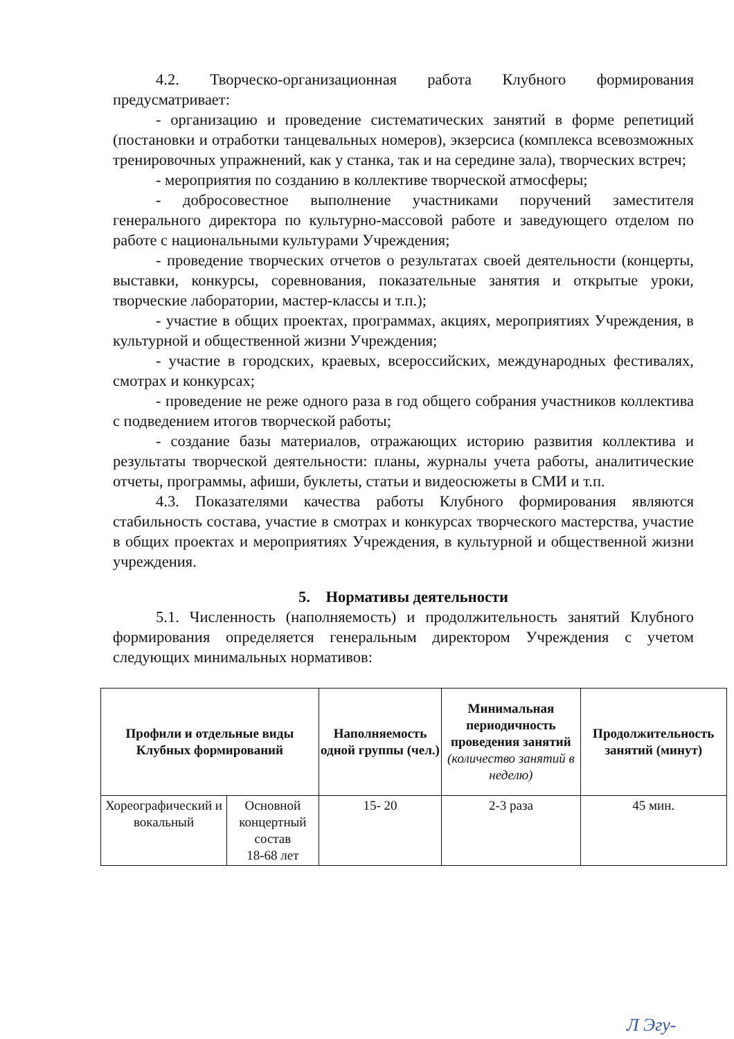4.2. Творческо-организационная работа Клубного формирования предусматривает:
- организацию и проведение систематических занятий в форме репетиций (постановки и отработки танцевальных номеров), экзерсиса (комплекса всевозможных тренировочных упражнений, как у станка, так и на середине зала), творческих встреч;
- мероприятия по созданию в коллективе творческой атмосферы;
- добросовестное выполнение участниками поручений заместителя генерального директора по культурно-массовой работе и заведующего отделом по работе с национальными культурами Учреждения;
- проведение творческих отчетов о результатах своей деятельности (концерты, выставки, конкурсы, соревнования, показательные занятия и открытые уроки, творческие лаборатории, мастер-классы и т.п.);
- участие в общих проектах, программах, акциях, мероприятиях Учреждения, в культурной и общественной жизни Учреждения;
- участие в городских, краевых, всероссийских, международных фестивалях, смотрах и конкурсах;
- проведение не реже одного раза в год общего собрания участников коллектива с подведением итогов творческой работы;
- создание базы материалов, отражающих историю развития коллектива и результаты творческой деятельности: планы, журналы учета работы, аналитические отчеты, программы, афиши, буклеты, статьи и видеосюжеты в СМИ и т.п.
4.3. Показателями качества работы Клубного формирования являются стабильность состава, участие в смотрах и конкурсах творческого мастерства, участие в общих проектах и мероприятиях Учреждения, в культурной и общественной жизни учреждения.
5. Нормативы деятельности
5.1. Численность (наполняемость) и продолжительность занятий Клубного формирования определяется генеральным директором Учреждения с учетом следующих минимальных нормативов:
| Профили и отдельные виды Клубных формирований | | Наполняемость одной группы (чел.) | Минимальная периодичность проведения занятий (количество занятий в неделю) | Продолжительность занятий (минут) |
| --- | --- | --- | --- | --- |
| Хореографический и вокальный | Основной концертный состав 18-68 лет | 15- 20 | 2-3 раза | 45 мин. |
Л Эгу-